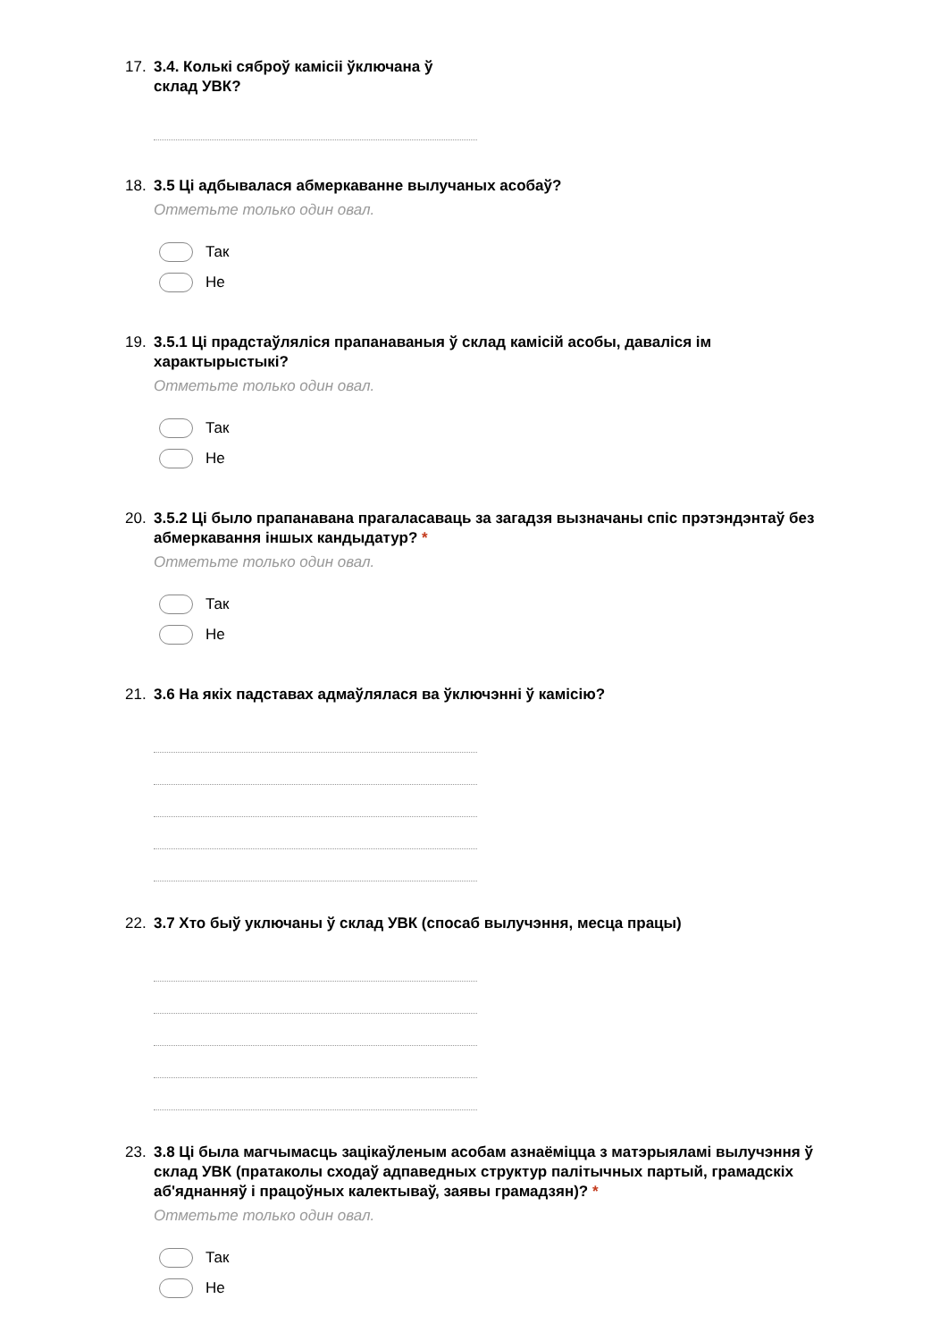17. 3.4. Колькі сяброў камісіі ўключана ў
склад УВК?
18. 3.5 Ці адбывалася абмеркаванне вылучаных асобаў?
Отметьте только один овал.
Так
Не
19. 3.5.1 Ці прадстаўляліся прапанаваныя ў склад камісій асобы, даваліся ім характырыстыкі?
Отметьте только один овал.
Так
Не
20. 3.5.2 Ці было прапанавана прагаласаваць за загадзя вызначаны спіс прэтэндэнтаў без абмеркавання іншых кандыдатур? *
Отметьте только один овал.
Так
Не
21. 3.6 На якіх падставах адмаўлялася ва ўключэнні ў камісію?
22. 3.7 Хто быў уключаны ў склад УВК (спосаб вылучэння, месца працы)
23. 3.8 Ці была магчымасць зацікаўленым асобам азнаёміцца з матэрыяламі вылучэння ў склад УВК (пратаколы сходаў адпаведных структур палітычных партый, грамадскіх аб'яднанняў і працоўных калектываў, заявы грамадзян)? *
Отметьте только один овал.
Так
Не